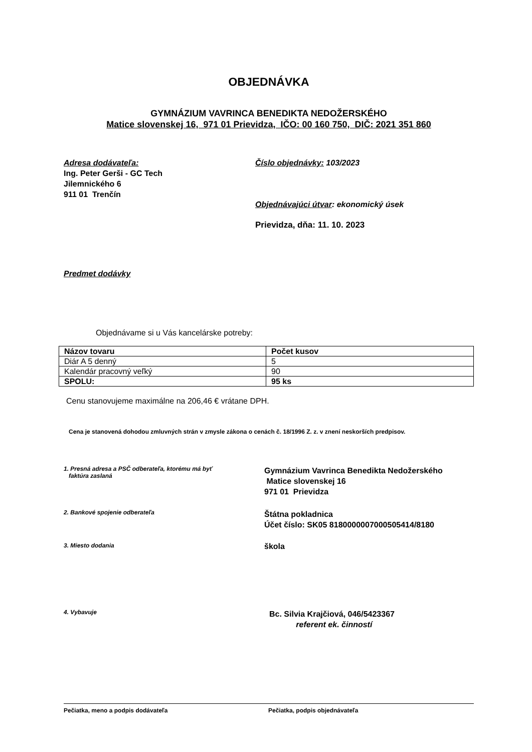OBJEDNÁVKA
GYMNÁZIUM VAVRINCA BENEDIKTA NEDOŽERSKÉHO
Matice slovenskej 16, 971 01 Prievidza, IČO: 00 160 750, DIČ: 2021 351 860
Adresa dodávateľa:
Ing. Peter Gerši - GC Tech
Jilemnického 6
911 01 Trenčín
Číslo objednávky: 103/2023
Objednávajúci útvar: ekonomický úsek
Prievidza, dňa: 11. 10. 2023
Predmet dodávky
Objednávame si u Vás kancelárske potreby:
| Názov tovaru | Počet kusov |
| Diár A 5 denný | 5 |
| Kalendár pracovný veľký | 90 |
| SPOLU: | 95 ks |
Cenu stanovujeme maximálne na 206,46 € vrátane DPH.
Cena je stanovená dohodou zmluvných strán v zmysle zákona o cenách č. 18/1996 Z. z. v znení neskorších predpisov.
1. Presná adresa a PSČ odberateľa, ktorému má byť
faktúra zaslaná
Gymnázium Vavrinca Benedikta Nedožerského
Matice slovenskej 16
971 01 Prievidza
2. Bankové spojenie odberateľa
Štátna pokladnica
Účet číslo: SK05 8180000007000505414/8180
3. Miesto dodania
škola
4. Vybavuje
Bc. Silvia Krajčiová, 046/5423367
referent ek. činností
Pečiatka, meno a podpis dodávateľa Pečiatka, podpis objednávateľa